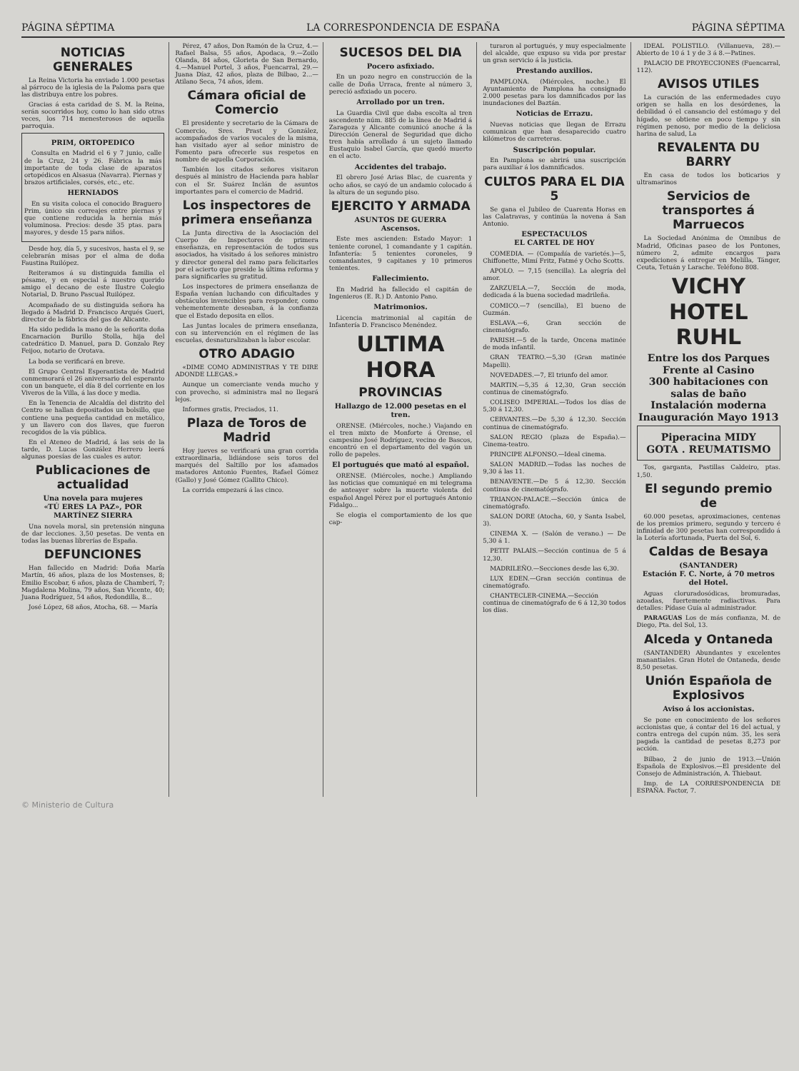PÁGINA SÉPTIMA LA CORRESPONDENCIA DE ESPAÑA PÁGINA SÉPTIMA
NOTICIAS GENERALES
La Reina Victoria ha enviado 1.000 pesetas al párroco de la iglesia de la Paloma para que las distribuya entre los pobres.
Gracias á esta caridad de S. M. la Reina, serán socorridos hoy, como lo han sido otras veces, los 714 menesterosos de aquella parroquia.
PRIM, ORTOPEDICO
Consulta en Madrid el 6 y 7 junio, calle de la Cruz, 24 y 26. Fábrica la más importante de toda clase de aparatos ortopédicos en Alsasua (Navarra). Piernas y brazos artificiales, corsés, etc., etc.
HERNIADOS
En su visita coloca el conocido Braguero Prim, único sin correajes entre piernas y que contiene reducida la hernia más voluminosa. Precios: desde 35 ptas. para mayores, y desde 15 para niños.
Desde hoy, día 5, y sucesivos, hasta el 9, se celebrarán misas por el alma de doña Faustina Ruilópez.
Reiteramos á su distinguida familia el pésame, y en especial á nuestro querido amigo el decano de este Ilustre Colegio Notarial, D. Bruno Pascual Ruilópez.
Acompañado de su distinguida señora ha llegado á Madrid D. Francisco Arqués Gueri, director de la fábrica del gas de Alicante.
Ha sido pedida la mano de la señorita doña Encarnación Burillo Stolla, hija del catedrático D. Manuel, para D. Gonzalo Rey Feijoo, notario de Orotava.
La boda se verificará en breve.
El Grupo Central Esperantista de Madrid conmemorará el 26 aniversario del esperanto con un banquete, el día 8 del corriente en los Viveros de la Villa, á las doce y media.
En la Tenencia de Alcaldía del distrito del Centro se hallan depositados un bolsillo, que contiene una pequeña cantidad en metálico, y un llavero con dos llaves, que fueron recogidos de la vía pública.
En el Ateneo de Madrid, á las seis de la tarde, D. Lucas González Herrero leerá algunas poesías de las cuales es autor.
Publicaciones de actualidad
Una novela para mujeres
«TÚ ERES LA PAZ», POR MARTÍNEZ SIERRA
Una novela moral, sin pretensión ninguna de dar lecciones. 3,50 pesetas. De venta en todas las buenas librerías de España.
DEFUNCIONES
Han fallecido en Madrid: Doña María Martín, 46 años, plaza de los Mostenses, 8; Emilio Escobar, 6 años, plaza de Chamberí, 7; Magdalena Molina, 79 años, San Vicente, 40; Juana Rodríguez, 54 años, Redondilla, 8...
José López, 68 años, Atocha, 68. — María
Pérez, 47 años, Don Ramón de la Cruz, 4.—Rafael Balsa, 55 años, Apodaca, 9.—Zoilo Olanda, 84 años, Glorieta de San Bernardo, 4.—Manuel Portel, 3 años, Fuencarral, 29.—Juana Díaz, 42 años, plaza de Bilbao, 2...—Atilano Seca, 74 años, ídem.
Cámara oficial de Comercio
El presidente y secretario de la Cámara de Comercio, Sres. Prast y González, acompañados de varios vocales de la misma, han visitado ayer al señor ministro de Fomento para ofrecerle sus respetos en nombre de aquella Corporación.
También los citados señores visitaron después al ministro de Hacienda para hablar con el Sr. Suárez Inclán de asuntos importantes para el comercio de Madrid.
Los inspectores de primera enseñanza
La Junta directiva de la Asociación del Cuerpo de Inspectores de primera enseñanza, en representación de todos sus asociados, ha visitado á los señores ministro y director general del ramo para felicitarles por el acierto que preside la última reforma y para significarles su gratitud.
Los inspectores de primera enseñanza de España venían luchando con dificultades y obstáculos invencibles para responder, como vehementemente deseaban, á la confianza que el Estado deposita en ellos.
Las Juntas locales de primera enseñanza, con su intervención en el régimen de las escuelas, desnaturalizaban la labor escolar.
OTRO ADAGIO
«DIME COMO ADMINISTRAS Y TE DIRE ADONDE LLEGAS.»
Aunque un comerciante venda mucho y con provecho, si administra mal no llegará lejos.
Informes gratis, Preciados, 11.
Plaza de Toros de Madrid
Hoy jueves se verificará una gran corrida extraordinaria, lidiándose seis toros del marqués del Saltillo por los afamados matadores Antonio Fuentes, Rafael Gómez (Gallo) y José Gómez (Gallito Chico).
La corrida empezará á las cinco.
SUCESOS DEL DIA
Pocero asfixiado.
En un pozo negro en construcción de la calle de Doña Urraca, frente al número 3, pereció asfixiado un pocero.
Arrollado por un tren.
La Guardia Civil que daba escolta al tren ascendente núm. 885 de la línea de Madrid á Zaragoza y Alicante comunicó anoche á la Dirección General de Seguridad que dicho tren había arrollado á un sujeto llamado Eustaquio Isabel García, que quedó muerto en el acto.
Accidentes del trabajo.
El obrero José Arias Blac, de cuarenta y ocho años, se cayó de un andamio colocado á la altura de un segundo piso.
EJERCITO Y ARMADA
ASUNTOS DE GUERRA
Ascensos.
Este mes ascienden: Estado Mayor: 1 teniente coronel, 1 comandante y 1 capitán. Infantería: 5 tenientes coroneles, 9 comandantes, 9 capitanes y 10 primeros tenientes.
Fallecimiento.
En Madrid ha fallecido el capitán de Ingenieros (E. R.) D. Antonio Pano.
Matrimonios.
Licencia matrimonial al capitán de Infantería D. Francisco Menéndez.
ULTIMA HORA
PROVINCIAS
Hallazgo de 12.000 pesetas en el tren.
ORENSE. (Miércoles, noche.) Viajando en el tren mixto de Monforte á Orense, el campesino José Rodríguez, vecino de Bascos, encontró en el departamento del vagón un rollo de papeles.
El portugués que mató al español.
ORENSE. (Miércoles, noche.) Ampliando las noticias que comuniqué en mi telegrama de anteayer sobre la muerte violenta del español Angel Pérez por el portugués Antonio Fidalgo...
Se elogia el comportamiento de los que cap-
turaron al portugués, y muy especialmente del alcalde, que expuso su vida por prestar un gran servicio á la justicia.
Prestando auxilios.
PAMPLONA. (Miércoles, noche.) El Ayuntamiento de Pamplona ha consignado 2.000 pesetas para los damnificados por las inundaciones del Baztán.
Noticias de Errazu.
Nuevas noticias que llegan de Errazu comunican que han desaparecido cuatro kilómetros de carreteras.
Suscripción popular.
En Pamplona se abrirá una suscripción para auxiliar á los damnificados.
CULTOS PARA EL DIA 5
Se gana el Jubileo de Cuarenta Horas en las Calatravas, y continúa la novena á San Antonio.
ESPECTACULOS
EL CARTEL DE HOY
COMEDIA. — (Compañía de varietés.)—5, Chiffonette, Mimí Fritz, Fatmé y Ocho Scotts.
APOLO. — 7,15 (sencilla). La alegría del amor.
ZARZUELA.—7, Sección de moda, dedicada á la buena sociedad madrileña.
COMICO.—7 (sencilla), El bueno de Guzmán.
ESLAVA.—6, Gran sección de cinematógrafo.
PARISH.—5 de la tarde, Oncena matinée de moda infantil.
GRAN TEATRO.—5,30 (Gran matinée Mapelli).
NOVEDADES.—7, El triunfo del amor.
MARTIN.—5,35 á 12,30, Gran sección continua de cinematógrafo.
COLISEO IMPERIAL.—Todos los días de 5,30 á 12,30.
CERVANTES.—De 5,30 á 12,30. Sección continua de cinematógrafo.
SALON REGIO (plaza de España).—Cinema-teatro.
PRINCIPE ALFONSO.—Ideal cinema.
SALON MADRID.—Todas las noches de 9,30 á las 11.
BENAVENTE.—De 5 á 12,30. Sección continua de cinematógrafo.
TRIANON-PALACE.—Sección única de cinematógrafo.
SALON DORE (Atocha, 60, y Santa Isabel, 3).
CINEMA X. — (Salón de verano.) — De 5,30 á 1.
PETIT PALAIS.—Sección continua de 5 á 12,30.
MADRILEÑO.—Secciones desde las 6,30.
LUX EDEN.—Gran sección continua de cinematógrafo.
CHANTECLER-CINEMA.—Sección continua de cinematógrafo de 6 á 12,30 todos los días.
IDEAL POLISTILO. (Villanueva, 28).—Abierto de 10 á 1 y de 3 á 8.—Patines.
PALACIO DE PROYECCIONES (Fuencarral, 112).
AVISOS UTILES
La curación de las enfermedades cuyo origen se halla en los desórdenes, la debilidad ó el cansancio del estómago y del hígado, se obtiene en poco tiempo y sin régimen penoso, por medio de la deliciosa harina de salud, La
REVALENTA DU BARRY
En casa de todos los boticarios y ultramarinos
Servicios de transportes á Marruecos
La Sociedad Anónima de Omnibus de Madrid, Oficinas paseo de los Pontones, número 2, admite encargos para expediciones á entregar en Melilla, Tánger, Ceuta, Tetuán y Larache. Teléfono 808.
VICHY
HOTEL RUHL
Entre los dos Parques
Frente al Casino
300 habitaciones con salas de baño
Instalación moderna
Inauguración Mayo 1913
Piperacina MIDY
GOTA . REUMATISMO
Tos, garganta, Pastillas Caldeiro, ptas. 1,50.
El segundo premio de
60.000 pesetas, aproximaciones, centenas de los premios primero, segundo y tercero é infinidad de 300 pesetas han correspondido á la Lotería afortunada, Puerta del Sol, 6.
Caldas de Besaya
(SANTANDER)
Estación F. C. Norte, á 70 metros del Hotel.
Aguas cloruradosódicas, bromuradas, azoadas, fuertemente radiactivas. Para detalles: Pídase Guía al administrador.
PARAGUAS Los de más confianza, M. de Diego, Pta. del Sol, 13.
Alceda y Ontaneda
(SANTANDER) Abundantes y excelentes manantiales. Gran Hotel de Ontaneda, desde 8,50 pesetas.
Unión Española de Explosivos
Aviso á los accionistas.
Se pone en conocimiento de los señores accionistas que, á contar del 16 del actual, y contra entrega del cupón núm. 35, les será pagada la cantidad de pesetas 8,273 por acción.
Bilbao, 2 de junio de 1913.—Unión Española de Explosivos.—El presidente del Consejo de Administración, A. Thiebaut.
Imp. de LA CORRESPONDENCIA DE ESPAÑA. Factor, 7.
© Ministerio de Cultura